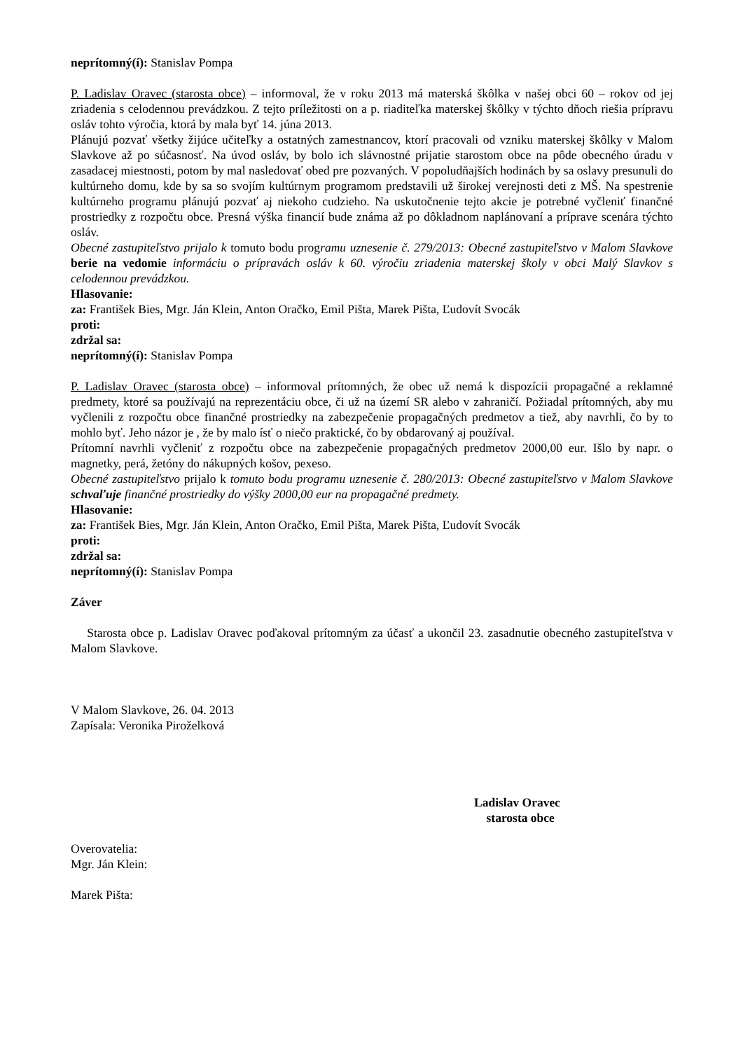neprítomný(í): Stanislav Pompa
P. Ladislav Oravec (starosta obce) – informoval, že v roku 2013 má materská škôlka v našej obci 60 – rokov od jej zriadenia s celodennou prevádzkou. Z tejto príležitosti on a p. riaditeľka materskej škôlky v týchto dňoch riešia prípravu osláv tohto výročia, ktorá by mala byť 14. júna 2013.
Plánujú pozvať všetky žijúce učiteľky a ostatných zamestnancov, ktorí pracovali od vzniku materskej škôlky v Malom Slavkove až po súčasnosť. Na úvod osláv, by bolo ich slávnostné prijatie starostom obce na pôde obecného úradu v zasadacej miestnosti, potom by mal nasledovať obed pre pozvaných. V popoludňajších hodinách by sa oslavy presunuli do kultúrneho domu, kde by sa so svojím kultúrnym programom predstavili už širokej verejnosti deti z MŠ. Na spestrenie kultúrneho programu plánujú pozvať aj niekoho cudzieho. Na uskutočnenie tejto akcie je potrebné vyčleniť finančné prostriedky z rozpočtu obce. Presná výška financií bude známa až po dôkladnom naplánovaní a príprave scenára týchto osláv.
Obecné zastupiteľstvo prijalo k tomuto bodu programu uznesenie č. 279/2013: Obecné zastupiteľstvo v Malom Slavkove berie na vedomie informáciu o prípravách osláv k 60. výročiu zriadenia materskej školy v obci Malý Slavkov s celodennou prevádzkou.
Hlasovanie:
za: František Bies, Mgr. Ján Klein, Anton Oračko, Emil Pišta, Marek Pišta, Ľudovít Svocák
proti:
zdržal sa:
neprítomný(í): Stanislav Pompa
P. Ladislav Oravec (starosta obce) – informoval prítomných, že obec už nemá k dispozícii propagačné a reklamné predmety, ktoré sa používajú na reprezentáciu obce, či už na území SR alebo v zahraničí. Požiadal prítomných, aby mu vyčlenili z rozpočtu obce finančné prostriedky na zabezpečenie propagačných predmetov a tiež, aby navrhli, čo by to mohlo byť. Jeho názor je , že by malo ísť o niečo praktické, čo by obdarovaný aj používal.
Prítomní navrhli vyčleniť z rozpočtu obce na zabezpečenie propagačných predmetov 2000,00 eur. Išlo by napr. o magnetky, perá, žetóny do nákupných košov, pexeso.
Obecné zastupiteľstvo prijalo k tomuto bodu programu uznesenie č. 280/2013: Obecné zastupiteľstvo v Malom Slavkove schvaľuje finančné prostriedky do výšky 2000,00 eur na propagačné predmety.
Hlasovanie:
za: František Bies, Mgr. Ján Klein, Anton Oračko, Emil Pišta, Marek Pišta, Ľudovít Svocák
proti:
zdržal sa:
neprítomný(í): Stanislav Pompa
Záver
Starosta obce p. Ladislav Oravec poďakoval prítomným za účasť a ukončil 23. zasadnutie obecného zastupiteľstva v Malom Slavkove.
V Malom Slavkove, 26. 04. 2013
Zapísala: Veronika Piroželková
Ladislav Oravec
starosta obce
Overovatelia:
Mgr. Ján Klein:
Marek Pišta: